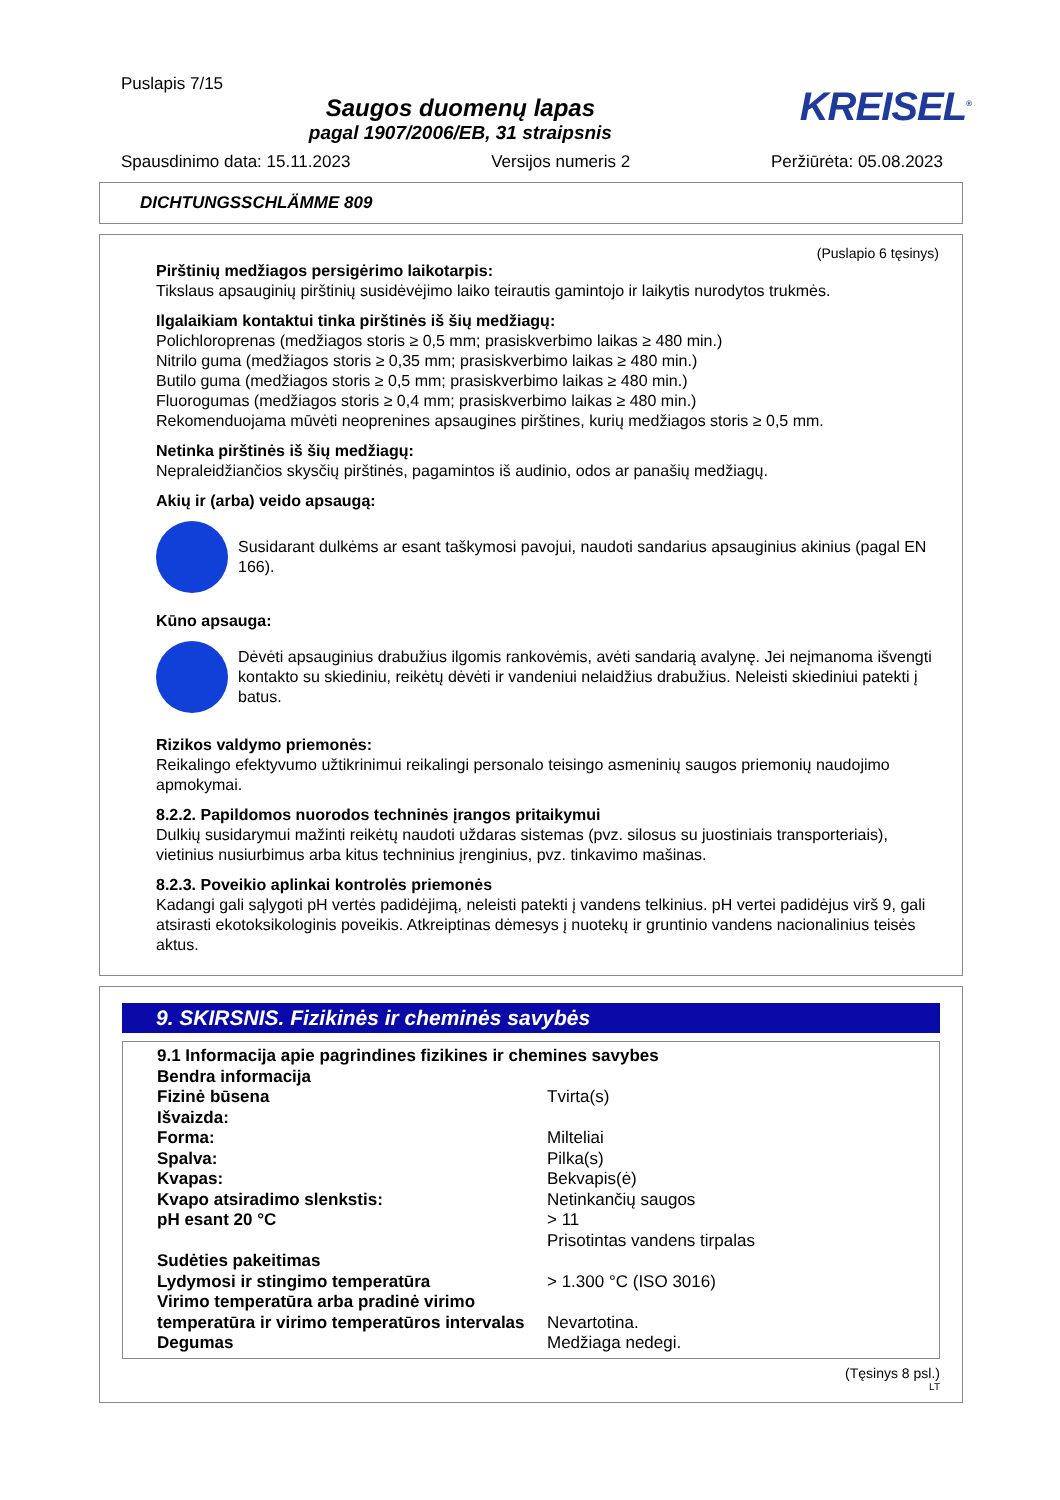Puslapis 7/15
Saugos duomenų lapas
pagal 1907/2006/EB, 31 straipsnis
KREISEL<sup>®</sup>
Spausdinimo data: 15.11.2023 Versijos numeris 2 Peržiūrėta: 05.08.2023
DICHTUNGSSCHLÄMME 809
(Puslapio 6 tęsinys)
Pirštinių medžiagos persigėrimo laikotarpis:
Tikslaus apsauginių pirštinių susidėvėjimo laiko teirautis gamintojo ir laikytis nurodytos trukmės.
Ilgalaikiam kontaktui tinka pirštinės iš šių medžiagų:
Polichloroprenas (medžiagos storis ≥ 0,5 mm; prasiskverbimo laikas ≥ 480 min.)
Nitrilo guma (medžiagos storis ≥ 0,35 mm; prasiskverbimo laikas ≥ 480 min.)
Butilo guma (medžiagos storis ≥ 0,5 mm; prasiskverbimo laikas ≥ 480 min.)
Fluorogumas (medžiagos storis ≥ 0,4 mm; prasiskverbimo laikas ≥ 480 min.)
Rekomenduojama mūvėti neoprenines apsaugines pirštines, kurių medžiagos storis ≥ 0,5 mm.
Netinka pirštinės iš šių medžiagų:
Nepraleidžiančios skysčių pirštinės, pagamintos iš audinio, odos ar panašių medžiagų.
Akių ir (arba) veido apsaugą:
Susidarant dulkėms ar esant taškymosi pavojui, naudoti sandarius apsauginius akinius (pagal EN 166).
Kūno apsauga:
Dėvėti apsauginius drabužius ilgomis rankovėmis, avėti sandarią avalynę. Jei neįmanoma išvengti kontakto su skiediniu, reikėtų dėvėti ir vandeniui nelaidžius drabužius. Neleisti skiediniui patekti į batus.
Rizikos valdymo priemonės:
Reikalingo efektyvumo užtikrinimui reikalingi personalo teisingo asmeninių saugos priemonių naudojimo apmokymai.
8.2.2. Papildomos nuorodos techninės įrangos pritaikymui
Dulkių susidarymui mažinti reikėtų naudoti uždaras sistemas (pvz. silosus su juostiniais transporteriais), vietinius nusiurbimus arba kitus techninius įrenginius, pvz. tinkavimo mašinas.
8.2.3. Poveikio aplinkai kontrolės priemonės
Kadangi gali sąlygoti pH vertės padidėjimą, neleisti patekti į vandens telkinius. pH vertei padidėjus virš 9, gali atsirasti ekotoksikologinis poveikis. Atkreiptinas dėmesys į nuotekų ir gruntinio vandens nacionalinius teisės aktus.
9. SKIRSNIS. Fizikinės ir cheminės savybės
| 9.1 Informacija apie pagrindines fizikines ir chemines savybes | |
| Bendra informacija | |
| Fizinė būsena | Tvirta(s) |
| Išvaizda: | |
| Forma: | Milteliai |
| Spalva: | Pilka(s) |
| Kvapas: | Bekvapis(ė) |
| Kvapo atsiradimo slenkstis: | Netinkančių saugos |
| pH esant 20 °C | > 11 Prisotintas vandens tirpalas |
| Sudėties pakeitimas | |
| Lydymosi ir stingimo temperatūra | > 1.300 °C (ISO 3016) |
| Virimo temperatūra arba pradinė virimo temperatūra ir virimo temperatūros intervalas | Nevartotina. |
| Degumas | Medžiaga nedegi. |
(Tęsinys 8 psl.)
LT